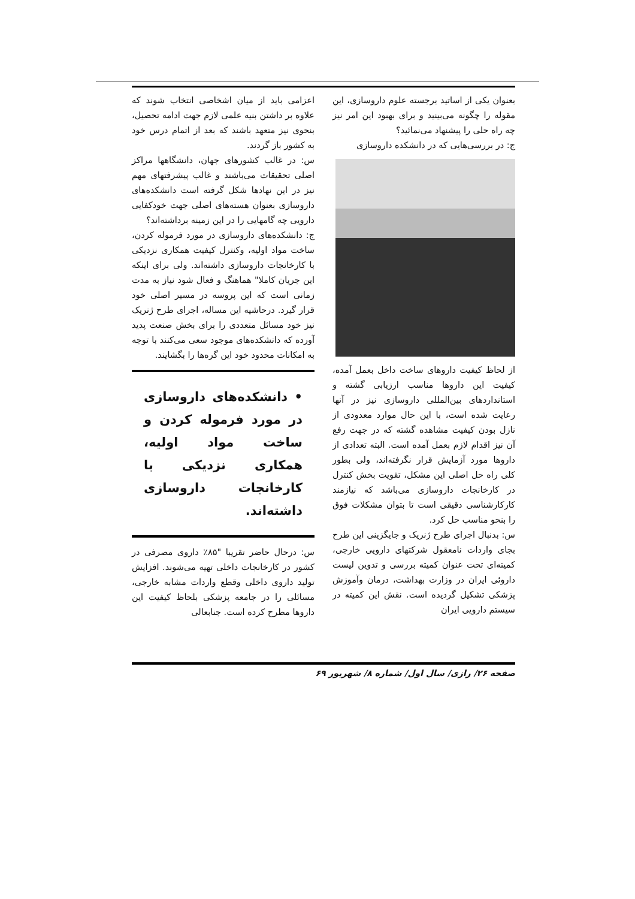اعزامی باید از میان اشخاصی انتخاب شوند که علاوه بر داشتن بنیه علمی لازم جهت ادامه تحصیل، بنحوی نیز متعهد باشند که بعد از اتمام درس خود به کشور باز گردند.
س: در غالب کشورهای جهان، دانشگاهها مراکز اصلی تحقیقات می‌باشند و غالب پیشرفتهای مهم نیز در این نهادها شکل گرفته است دانشکده‌های داروسازی بعنوان هسته‌های اصلی جهت خودکفایی دارویی چه گامهایی را در این زمینه برداشته‌اند؟
ج: دانشکده‌های داروسازی در مورد فرموله کردن، ساخت مواد اولیه، وکنترل کیفیت همکاری نزدیکی با کارخانجات داروسازی داشته‌اند. ولی برای اینکه این جریان کاملا" هماهنگ و فعال شود نیاز به مدت زمانی است که این پروسه در مسیر اصلی خود قرار گیرد. درحاشیه این مساله، اجرای طرح ژنریک نیز خود مسائل متعددی را برای بخش صنعت پدید آورده که دانشکده‌های موجود سعی می‌کنند با توجه به امکانات محدود خود این گره‌ها را بگشایند.
• دانشکده‌های داروسازی در مورد فرموله کردن و ساخت مواد اولیه، همکاری نزدیکی با کارخانجات داروسازی داشته‌اند.
س: درحال حاضر تقریبا "۸۵٪ داروی مصرفی در کشور در کارخانجات داخلی تهیه می‌شوند. افزایش تولید داروی داخلی وقطع واردات مشابه خارجی، مسائلی را در جامعه پزشکی بلحاظ کیفیت این داروها مطرح کرده است. جنابعالی
بعنوان یکی از اساتید برجسته علوم داروسازی، این مقوله را چگونه می‌بینید و برای بهبود این امر نیز چه راه حلی را پیشنهاد می‌نمائید؟
ج: در بررسی‌هایی که در دانشکده داروسازی
از لحاظ کیفیت داروهای ساخت داخل بعمل آمده، کیفیت این داروها مناسب ارزیابی گشته و استانداردهای بین‌المللی داروسازی نیز در آنها رعایت شده است، با این حال موارد معدودی از نازل بودن کیفیت مشاهده گشته که در جهت رفع آن نیز اقدام لازم بعمل آمده است. البته تعدادی از داروها مورد آزمایش قرار نگرفته‌اند، ولی بطور کلی راه حل اصلی این مشکل، تقویت بخش کنترل در کارخانجات داروسازی می‌باشد که نیازمند کارکارشناسی دقیقی است تا بتوان مشکلات فوق را بنحو مناسب حل کرد.
س: بدنبال اجرای طرح ژنریک و جایگزینی این طرح بجای واردات نامعقول شرکتهای دارویی خارجی، کمیته‌ای تحت عنوان کمیته بررسی و تدوین لیست داروئی ایران در وزارت بهداشت، درمان وآموزش پزشکی تشکیل گردیده است. نقش این کمیته در سیستم دارویی ایران
صفحه ۲۶/ رازی/ سال اول/ شماره ۸/ شهریور ۶۹